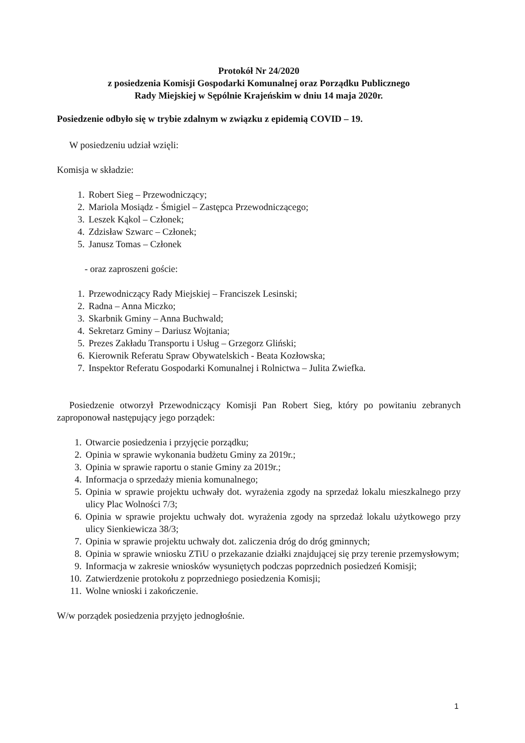Protokół Nr 24/2020
z posiedzenia Komisji Gospodarki Komunalnej oraz Porządku Publicznego
Rady Miejskiej w Sępólnie Krajeńskim w dniu 14 maja 2020r.
Posiedzenie odbyło się w trybie zdalnym w związku z epidemią COVID – 19.
W posiedzeniu udział wzięli:
Komisja w składzie:
1. Robert Sieg – Przewodniczący;
2. Mariola Mosiądz - Śmigiel – Zastępca Przewodniczącego;
3. Leszek Kąkol – Członek;
4. Zdzisław Szwarc – Członek;
5. Janusz Tomas – Członek
- oraz zaproszeni goście:
1. Przewodniczący Rady Miejskiej – Franciszek Lesinski;
2. Radna – Anna Miczko;
3. Skarbnik Gminy – Anna Buchwald;
4. Sekretarz Gminy – Dariusz Wojtania;
5. Prezes Zakładu Transportu i Usług – Grzegorz Gliński;
6. Kierownik Referatu Spraw Obywatelskich - Beata Kozłowska;
7. Inspektor Referatu Gospodarki Komunalnej i Rolnictwa – Julita Zwiefka.
Posiedzenie otworzył Przewodniczący Komisji Pan Robert Sieg, który po powitaniu zebranych zaproponował następujący jego porządek:
1. Otwarcie posiedzenia i przyjęcie porządku;
2. Opinia w sprawie wykonania budżetu Gminy za 2019r.;
3. Opinia w sprawie raportu o stanie Gminy za 2019r.;
4. Informacja o sprzedaży mienia komunalnego;
5. Opinia w sprawie projektu uchwały dot. wyrażenia zgody na sprzedaż lokalu mieszkalnego przy ulicy Plac Wolności 7/3;
6. Opinia w sprawie projektu uchwały dot. wyrażenia zgody na sprzedaż lokalu użytkowego przy ulicy Sienkiewicza 38/3;
7. Opinia w sprawie projektu uchwały dot. zaliczenia dróg do dróg gminnych;
8. Opinia w sprawie wniosku ZTiU o przekazanie działki znajdującej się przy terenie przemysłowym;
9. Informacja w zakresie wniosków wysuniętych podczas poprzednich posiedzeń Komisji;
10. Zatwierdzenie protokołu z poprzedniego posiedzenia Komisji;
11. Wolne wnioski i zakończenie.
W/w porządek posiedzenia przyjęto jednogłośnie.
1